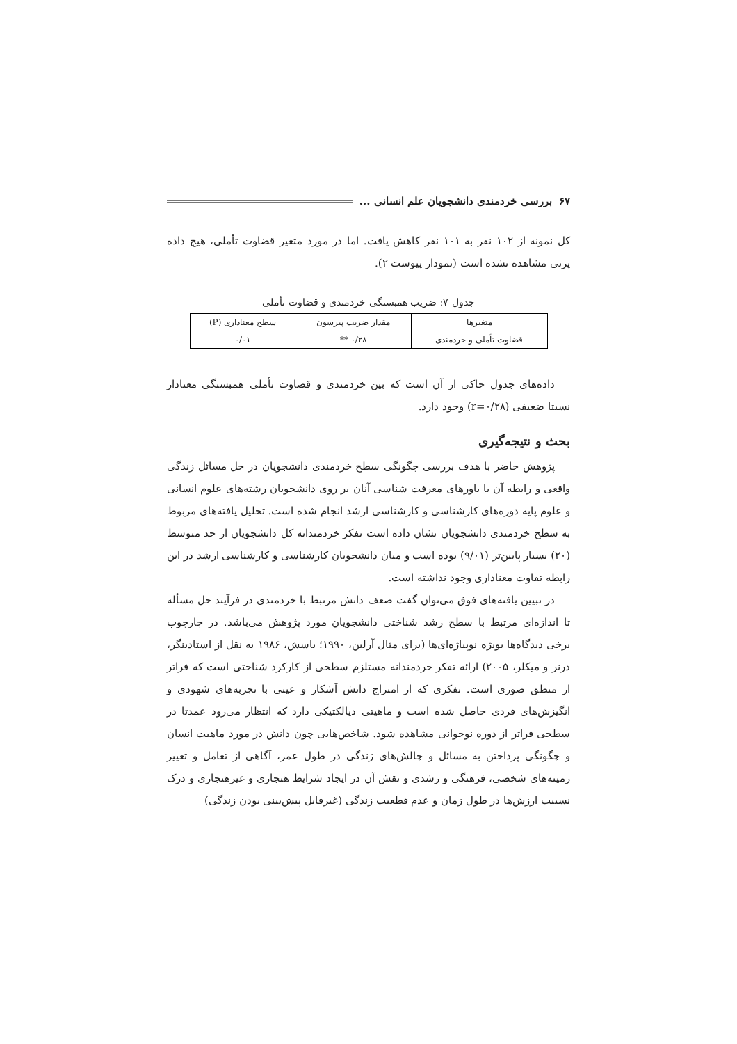۶۷ بررسی خردمندی دانشجویان علم انسانی ...
کل نمونه از ۱۰۲ نفر به ۱۰۱ نفر کاهش یافت. اما در مورد متغیر قضاوت تأملی، هیچ داده پرتی مشاهده نشده است (نمودار پیوست ۲).
جدول ۷: ضریب همبستگی خردمندی و قضاوت تأملی
| متغیرها | مقدار ضریب پیرسون | سطح معناداری (P) |
| --- | --- | --- |
| قضاوت تأملی و خردمندی | ۰/۲۸ ** | ۰/۰۱ |
داده‌های جدول حاکی از آن است که بین خردمندی و قضاوت تأملی همبستگی معنادار نسبتا ضعیفی (r=۰/۲۸) وجود دارد.
بحث و نتیجه‌گیری
پژوهش حاضر با هدف بررسی چگونگی سطح خردمندی دانشجویان در حل مسائل زندگی واقعی و رابطه آن با باورهای معرفت شناسی آنان بر روی دانشجویان رشته‌های علوم انسانی و علوم پایه دوره‌های کارشناسی و کارشناسی ارشد انجام شده است. تحلیل یافته‌های مربوط به سطح خردمندی دانشجویان نشان داده است تفکر خردمندانه کل دانشجویان از حد متوسط (۲۰) بسیار پایین‌تر (۹/۰۱) بوده است و میان دانشجویان کارشناسی و کارشناسی ارشد در این رابطه تفاوت معناداری وجود نداشته است.
در تبیین یافته‌های فوق می‌توان گفت ضعف دانش مرتبط با خردمندی در فرآیند حل مسأله تا اندازه‌ای مرتبط با سطح رشد شناختی دانشجویان مورد پژوهش می‌باشد. در چارچوب برخی دیدگاه‌ها بویژه نوپیاژه‌ای‌ها (برای مثال آرلین، ۱۹۹۰؛ باسش، ۱۹۸۶ به نقل از استادینگر، درنر و میکلر، ۲۰۰۵) ارائه تفکر خردمندانه مستلزم سطحی از کارکرد شناختی است که فراتر از منطق صوری است. تفکری که از امتزاج دانش آشکار و عینی با تجربه‌های شهودی و انگیزش‌های فردی حاصل شده است و ماهیتی دیالکتیکی دارد که انتظار می‌رود عمدتا در سطحی فراتر از دوره نوجوانی مشاهده شود. شاخص‌هایی چون دانش در مورد ماهیت انسان و چگونگی پرداختن به مسائل و چالش‌های زندگی در طول عمر، آگاهی از تعامل و تغییر زمینه‌های شخصی، فرهنگی و رشدی و نقش آن در ایجاد شرایط هنجاری و غیرهنجاری و درک نسبیت ارزش‌ها در طول زمان و عدم قطعیت زندگی (غیرقابل پیش‌بینی بودن زندگی)